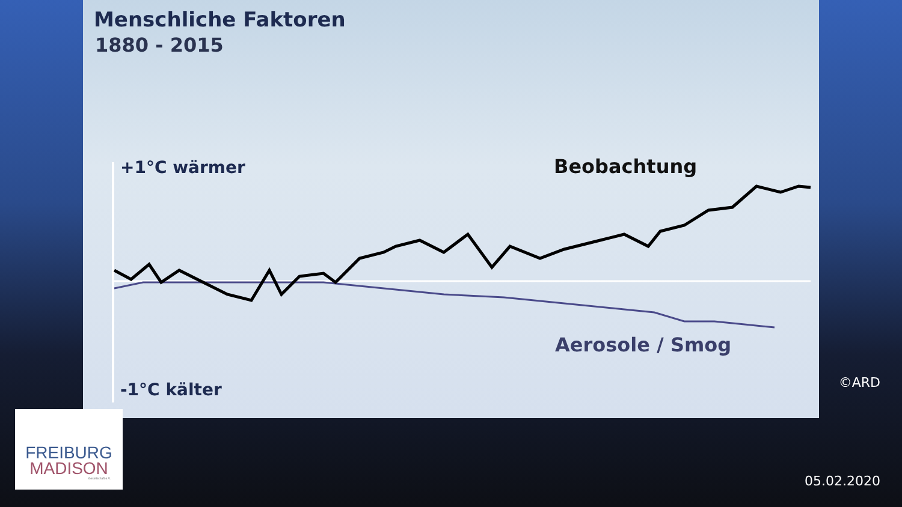Menschliche Faktoren
1880 - 2015
+1°C wärmer Beobachtung
Aerosole / Smog
-1°C kälter
©ARD
FREIBURG
MADISON
Gesellschaft e.V.
05.02.2020